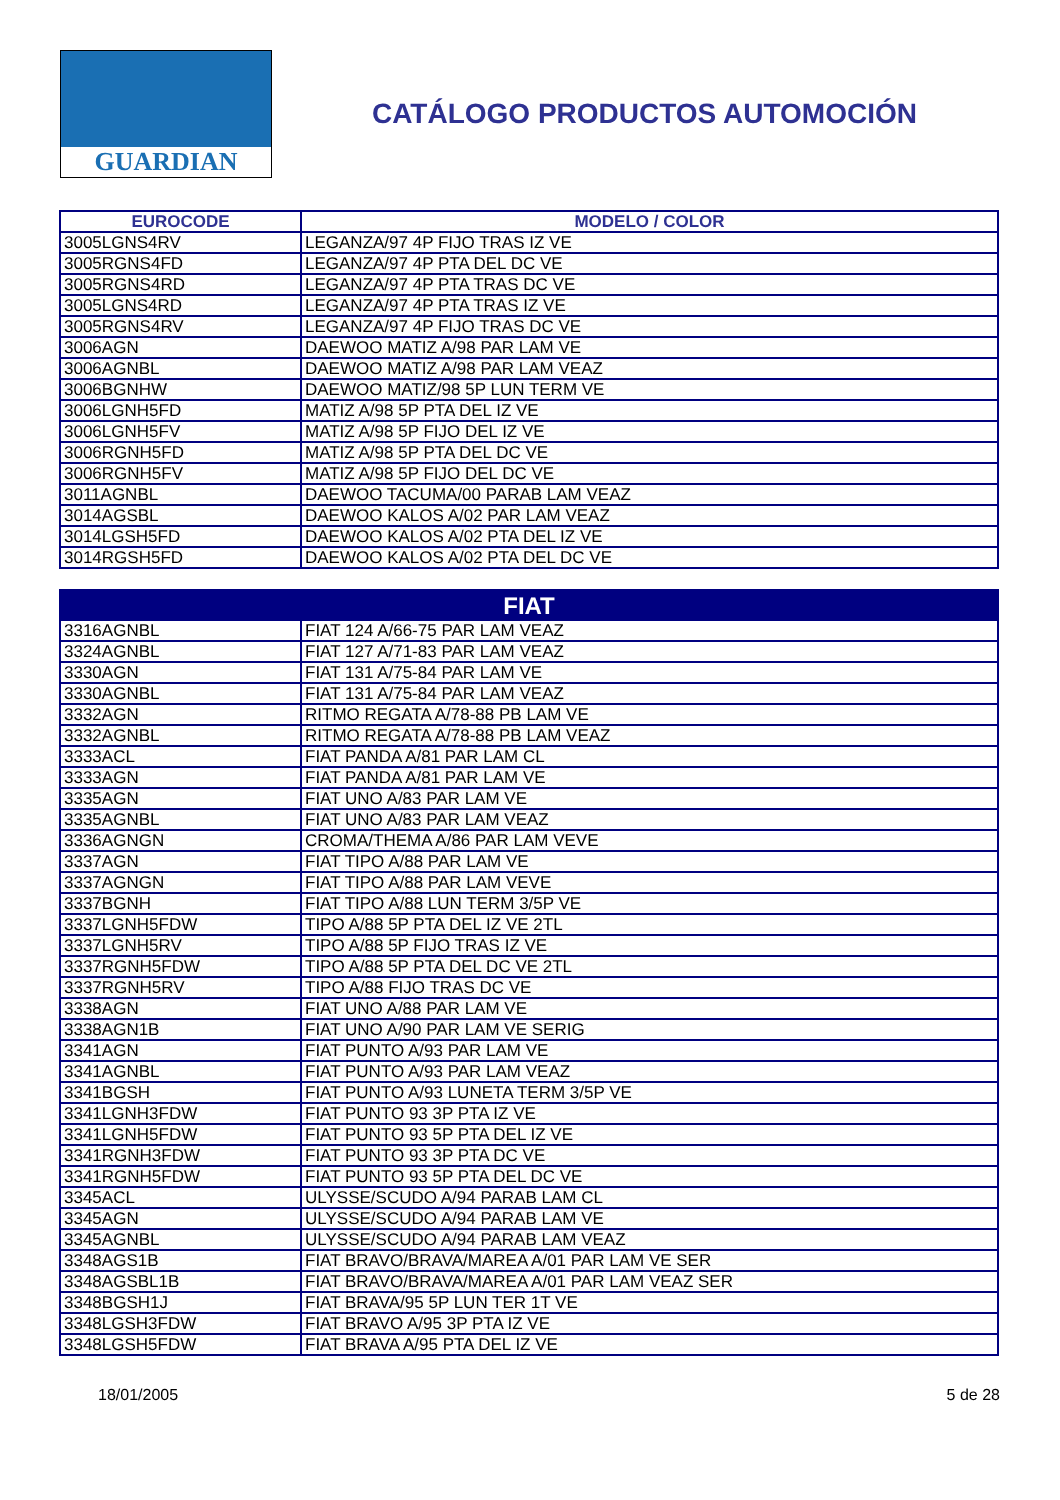GUARDIAN
CATÁLOGO PRODUCTOS AUTOMOCIÓN
| EUROCODE | MODELO / COLOR |
| --- | --- |
| 3005LGNS4RV | LEGANZA/97 4P FIJO TRAS IZ VE |
| 3005RGNS4FD | LEGANZA/97 4P PTA DEL DC VE |
| 3005RGNS4RD | LEGANZA/97 4P PTA TRAS DC VE |
| 3005LGNS4RD | LEGANZA/97 4P PTA TRAS IZ VE |
| 3005RGNS4RV | LEGANZA/97 4P FIJO TRAS DC VE |
| 3006AGN | DAEWOO MATIZ A/98 PAR LAM VE |
| 3006AGNBL | DAEWOO MATIZ A/98 PAR LAM VEAZ |
| 3006BGNHW | DAEWOO MATIZ/98 5P LUN TERM VE |
| 3006LGNH5FD | MATIZ A/98 5P PTA DEL IZ VE |
| 3006LGNH5FV | MATIZ A/98 5P FIJO DEL IZ VE |
| 3006RGNH5FD | MATIZ A/98 5P PTA DEL DC VE |
| 3006RGNH5FV | MATIZ A/98 5P FIJO DEL DC VE |
| 3011AGNBL | DAEWOO TACUMA/00 PARAB LAM VEAZ |
| 3014AGSBL | DAEWOO KALOS A/02 PAR LAM VEAZ |
| 3014LGSH5FD | DAEWOO KALOS A/02 PTA DEL IZ VE |
| 3014RGSH5FD | DAEWOO KALOS A/02 PTA DEL DC VE |
| FIAT | |
| --- | --- |
| 3316AGNBL | FIAT 124 A/66-75 PAR LAM VEAZ |
| 3324AGNBL | FIAT 127 A/71-83 PAR LAM VEAZ |
| 3330AGN | FIAT 131 A/75-84 PAR LAM VE |
| 3330AGNBL | FIAT 131 A/75-84 PAR LAM VEAZ |
| 3332AGN | RITMO REGATA A/78-88 PB LAM VE |
| 3332AGNBL | RITMO REGATA A/78-88 PB LAM VEAZ |
| 3333ACL | FIAT PANDA A/81 PAR LAM CL |
| 3333AGN | FIAT PANDA A/81 PAR LAM VE |
| 3335AGN | FIAT UNO A/83 PAR LAM VE |
| 3335AGNBL | FIAT UNO A/83 PAR LAM VEAZ |
| 3336AGNGN | CROMA/THEMA A/86 PAR LAM VEVE |
| 3337AGN | FIAT TIPO A/88 PAR LAM VE |
| 3337AGNGN | FIAT TIPO A/88 PAR LAM VEVE |
| 3337BGNH | FIAT TIPO A/88 LUN TERM 3/5P VE |
| 3337LGNH5FDW | TIPO A/88 5P PTA DEL IZ VE 2TL |
| 3337LGNH5RV | TIPO A/88 5P FIJO TRAS IZ VE |
| 3337RGNH5FDW | TIPO A/88 5P PTA DEL DC VE 2TL |
| 3337RGNH5RV | TIPO A/88 FIJO TRAS DC VE |
| 3338AGN | FIAT UNO A/88 PAR LAM VE |
| 3338AGN1B | FIAT UNO A/90 PAR LAM VE SERIG |
| 3341AGN | FIAT PUNTO A/93 PAR LAM VE |
| 3341AGNBL | FIAT PUNTO A/93 PAR LAM VEAZ |
| 3341BGSH | FIAT PUNTO A/93 LUNETA TERM 3/5P VE |
| 3341LGNH3FDW | FIAT PUNTO 93 3P PTA IZ VE |
| 3341LGNH5FDW | FIAT PUNTO 93 5P PTA DEL IZ VE |
| 3341RGNH3FDW | FIAT PUNTO 93 3P PTA DC VE |
| 3341RGNH5FDW | FIAT PUNTO 93 5P PTA DEL DC VE |
| 3345ACL | ULYSSE/SCUDO A/94 PARAB LAM CL |
| 3345AGN | ULYSSE/SCUDO A/94 PARAB LAM VE |
| 3345AGNBL | ULYSSE/SCUDO A/94 PARAB LAM VEAZ |
| 3348AGS1B | FIAT BRAVO/BRAVA/MAREA A/01 PAR LAM VE SER |
| 3348AGSBL1B | FIAT BRAVO/BRAVA/MAREA A/01 PAR LAM VEAZ SER |
| 3348BGSH1J | FIAT BRAVA/95 5P LUN TER 1T VE |
| 3348LGSH3FDW | FIAT BRAVO A/95 3P PTA IZ VE |
| 3348LGSH5FDW | FIAT BRAVA A/95 PTA DEL IZ VE |
18/01/2005 5 de 28